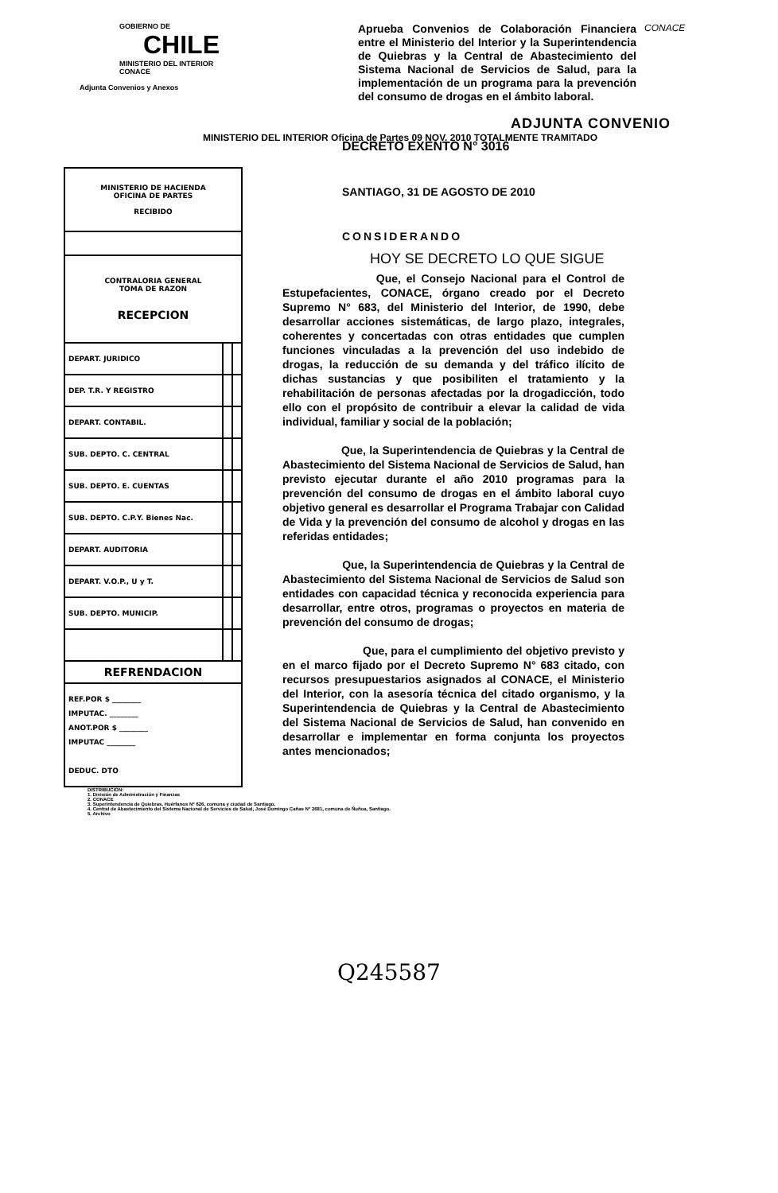GOBIERNO DE
CHILE
MINISTERIO DEL INTERIOR
CONACE
Adjunta Convenios y Anexos
Aprueba Convenios de Colaboración Financiera entre el Ministerio del Interior y la Superintendencia de Quiebras y la Central de Abastecimiento del Sistema Nacional de Servicios de Salud, para la implementación de un programa para la prevención del consumo de drogas en el ámbito laboral.
CONACE
ADJUNTA CONVENIO
MINISTERIO DEL INTERIOR Oficina de Partes 09 NOV. 2010 TOTALMENTE TRAMITADO
| MINISTERIO DE HACIENDA OFICINA DE PARTES RECIBIDO | | |
| CONTRALORIA GENERAL TOMA DE RAZON RECEPCION | | |
| DEPART. JURIDICO | | |
| DEP. T.R. Y REGISTRO | | |
| DEPART. CONTABIL. | | |
| SUB. DEPTO. C. CENTRAL | | |
| SUB. DEPTO. E. CUENTAS | | |
| SUB. DEPTO. C.P.Y. Bienes Nac. | | |
| DEPART. AUDITORIA | | |
| DEPART. V.O.P., U y T. | | |
| SUB. DEPTO. MUNICIP. | | |
| REFRENDACION | | |
| REF.POR $ ________ IMPUTAC. ________ ANOT.POR $ ________ IMPUTAC ________ DEDUC. DTO | | |
DECRETO EXENTO N° 3016
SANTIAGO, 31 DE AGOSTO DE 2010
CONSIDERANDO
HOY SE DECRETO LO QUE SIGUE
Que, el Consejo Nacional para el Control de Estupefacientes, CONACE, órgano creado por el Decreto Supremo N° 683, del Ministerio del Interior, de 1990, debe desarrollar acciones sistemáticas, de largo plazo, integrales, coherentes y concertadas con otras entidades que cumplen funciones vinculadas a la prevención del uso indebido de drogas, la reducción de su demanda y del tráfico ilícito de dichas sustancias y que posibiliten el tratamiento y la rehabilitación de personas afectadas por la drogadicción, todo ello con el propósito de contribuir a elevar la calidad de vida individual, familiar y social de la población;
Que, la Superintendencia de Quiebras y la Central de Abastecimiento del Sistema Nacional de Servicios de Salud, han previsto ejecutar durante el año 2010 programas para la prevención del consumo de drogas en el ámbito laboral cuyo objetivo general es desarrollar el Programa Trabajar con Calidad de Vida y la prevención del consumo de alcohol y drogas en las referidas entidades;
Que, la Superintendencia de Quiebras y la Central de Abastecimiento del Sistema Nacional de Servicios de Salud son entidades con capacidad técnica y reconocida experiencia para desarrollar, entre otros, programas o proyectos en materia de prevención del consumo de drogas;
Que, para el cumplimiento del objetivo previsto y en el marco fijado por el Decreto Supremo N° 683 citado, con recursos presupuestarios asignados al CONACE, el Ministerio del Interior, con la asesoría técnica del citado organismo, y la Superintendencia de Quiebras y la Central de Abastecimiento del Sistema Nacional de Servicios de Salud, han convenido en desarrollar e implementar en forma conjunta los proyectos antes mencionados;
DISTRIBUCION:
1. División de Administración y Finanzas
2. CONACE
3. Superintendencia de Quiebras, Huérfanos N° 626, comuna y ciudad de Santiago.
4. Central de Abastecimiento del Sistema Nacional de Servicios de Salud, José Domingo Cañas N° 2681, comuna de Ñuñoa, Santiago.
5. Archivo
Q245587